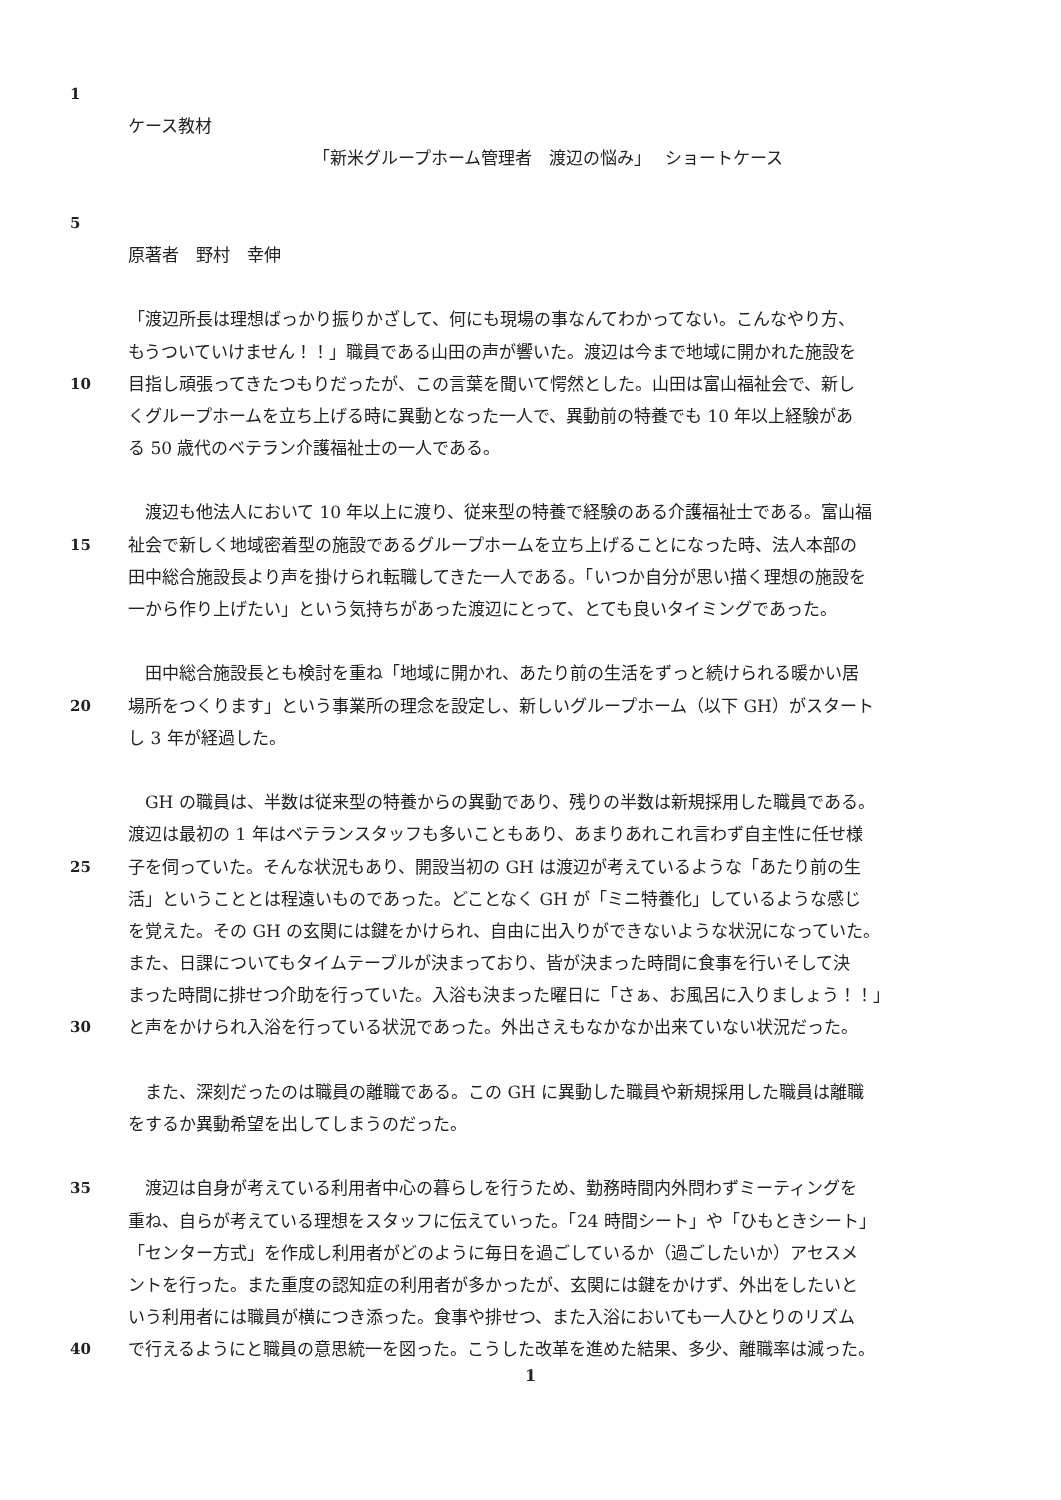1
ケース教材
「新米グループホーム管理者　渡辺の悩み」　 ショートケース
5
原著者　野村　幸伸
「渡辺所長は理想ばっかり振りかざして、何にも現場の事なんてわかってない。こんなやり方、
もうついていけません！！」職員である山田の声が響いた。渡辺は今まで地域に開かれた施設を
10 目指し頑張ってきたつもりだったが、この言葉を聞いて愕然とした。山田は富山福祉会で、新し
くグループホームを立ち上げる時に異動となった一人で、異動前の特養でも 10 年以上経験があ
る 50 歳代のベテラン介護福祉士の一人である。
　渡辺も他法人において 10 年以上に渡り、従来型の特養で経験のある介護福祉士である。富山福
15 祉会で新しく地域密着型の施設であるグループホームを立ち上げることになった時、法人本部の
田中総合施設長より声を掛けられ転職してきた一人である。「いつか自分が思い描く理想の施設を
一から作り上げたい」という気持ちがあった渡辺にとって、とても良いタイミングであった。
　田中総合施設長とも検討を重ね「地域に開かれ、あたり前の生活をずっと続けられる暖かい居
20 場所をつくります」という事業所の理念を設定し、新しいグループホーム（以下 GH）がスタート
し 3 年が経過した。
　GH の職員は、半数は従来型の特養からの異動であり、残りの半数は新規採用した職員である。
渡辺は最初の 1 年はベテランスタッフも多いこともあり、あまりあれこれ言わず自主性に任せ様
25 子を伺っていた。そんな状況もあり、開設当初の GH は渡辺が考えているような「あたり前の生
活」ということとは程遠いものであった。どことなく GH が「ミニ特養化」しているような感じ
を覚えた。その GH の玄関には鍵をかけられ、自由に出入りができないような状況になっていた。
また、日課についてもタイムテーブルが決まっており、皆が決まった時間に食事を行いそして決
まった時間に排せつ介助を行っていた。入浴も決まった曜日に「さぁ、お風呂に入りましょう！！」
30 と声をかけられ入浴を行っている状況であった。外出さえもなかなか出来ていない状況だった。
　また、深刻だったのは職員の離職である。この GH に異動した職員や新規採用した職員は離職
をするか異動希望を出してしまうのだった。
35　渡辺は自身が考えている利用者中心の暮らしを行うため、勤務時間内外問わずミーティングを
重ね、自らが考えている理想をスタッフに伝えていった。「24 時間シート」や「ひもときシート」
「センター方式」を作成し利用者がどのように毎日を過ごしているか（過ごしたいか）アセスメ
ントを行った。また重度の認知症の利用者が多かったが、玄関には鍵をかけず、外出をしたいと
いう利用者には職員が横につき添った。食事や排せつ、また入浴においても一人ひとりのリズム
40 で行えるようにと職員の意思統一を図った。こうした改革を進めた結果、多少、離職率は減った。
1